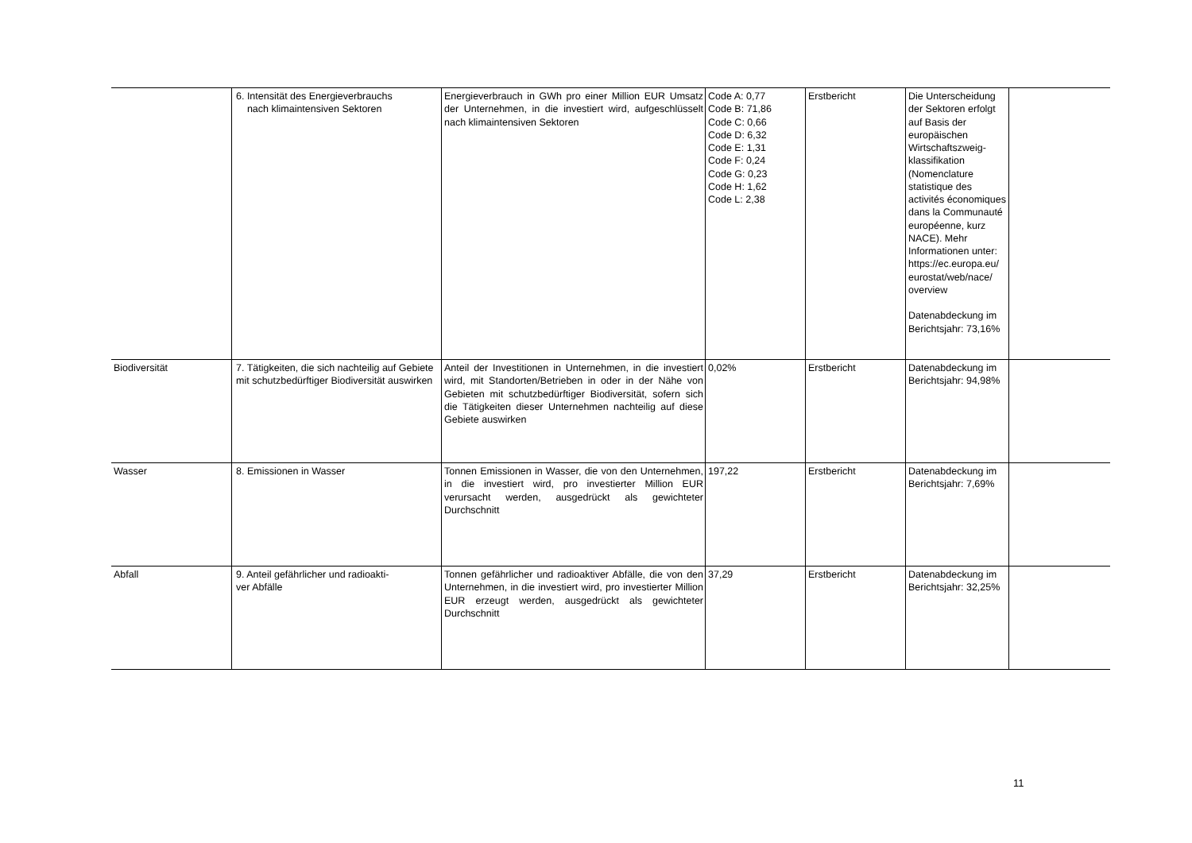| | 6. Intensität des Energieverbrauchs nach klimaintensiven Sektoren | Energieverbrauch in GWh pro einer Million EUR Umsatz der Unternehmen, in die investiert wird, aufgeschlüsselt nach klimaintensiven Sektoren | Code A: 0,77 Code B: 71,86 Code C: 0,66 Code D: 6,32 Code E: 1,31 Code F: 0,24 Code G: 0,23 Code H: 1,62 Code L: 2,38 | Erstbericht | Die Unterscheidung der Sektoren erfolgt auf Basis der europäischen Wirtschaftszweig-klassifikation (Nomenclature statistique des activités économiques dans la Communauté européenne, kurz NACE). Mehr Informationen unter: https://ec.europa.eu/ eurostat/web/nace/ overview Datenabdeckung im Berichtsjahr: 73,16% | |
| Biodiversität | 7. Tätigkeiten, die sich nachteilig auf Gebiete mit schutzbedürftiger Biodiversität auswirken | Anteil der Investitionen in Unternehmen, in die investiert wird, mit Standorten/Betrieben in oder in der Nähe von Gebieten mit schutzbedürftiger Biodiversität, sofern sich die Tätigkeiten dieser Unternehmen nachteilig auf diese Gebiete auswirken | 0,02% | Erstbericht | Datenabdeckung im Berichtsjahr: 94,98% | |
| Wasser | 8. Emissionen in Wasser | Tonnen Emissionen in Wasser, die von den Unternehmen, in die investiert wird, pro investierter Million EUR verursacht werden, ausgedrückt als gewichteter Durchschnitt | 197,22 | Erstbericht | Datenabdeckung im Berichtsjahr: 7,69% | |
| Abfall | 9. Anteil gefährlicher und radioakti- ver Abfälle | Tonnen gefährlicher und radioaktiver Abfälle, die von den Unternehmen, in die investiert wird, pro investierter Million EUR erzeugt werden, ausgedrückt als gewichteter Durchschnitt | 37,29 | Erstbericht | Datenabdeckung im Berichtsjahr: 32,25% | |
11